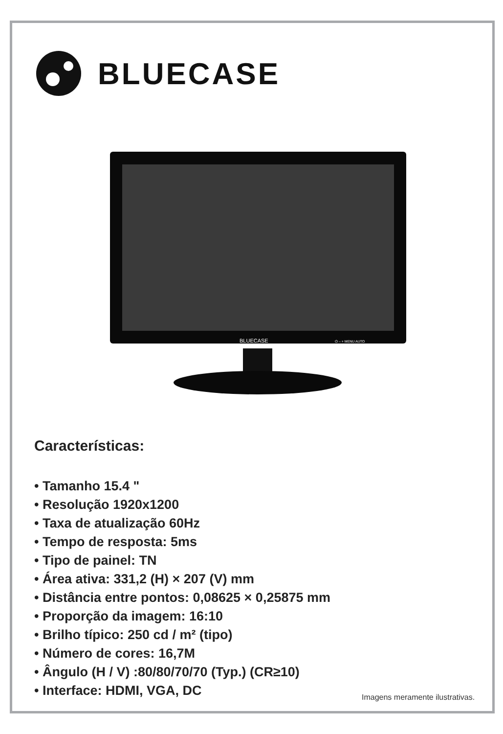BLUECASE
BLUECASE
⏻ – + MENU AUTO
Características:
• Tamanho 15.4 "
• Resolução 1920x1200
• Taxa de atualização 60Hz
• Tempo de resposta: 5ms
• Tipo de painel: TN
• Área ativa: 331,2 (H) × 207 (V) mm
• Distância entre pontos: 0,08625 × 0,25875 mm
• Proporção da imagem: 16:10
• Brilho típico: 250 cd / m² (tipo)
• Número de cores: 16,7M
• Ângulo (H / V) :80/80/70/70 (Typ.) (CR≥10)
• Interface: HDMI, VGA, DC
Imagens meramente ilustrativas.